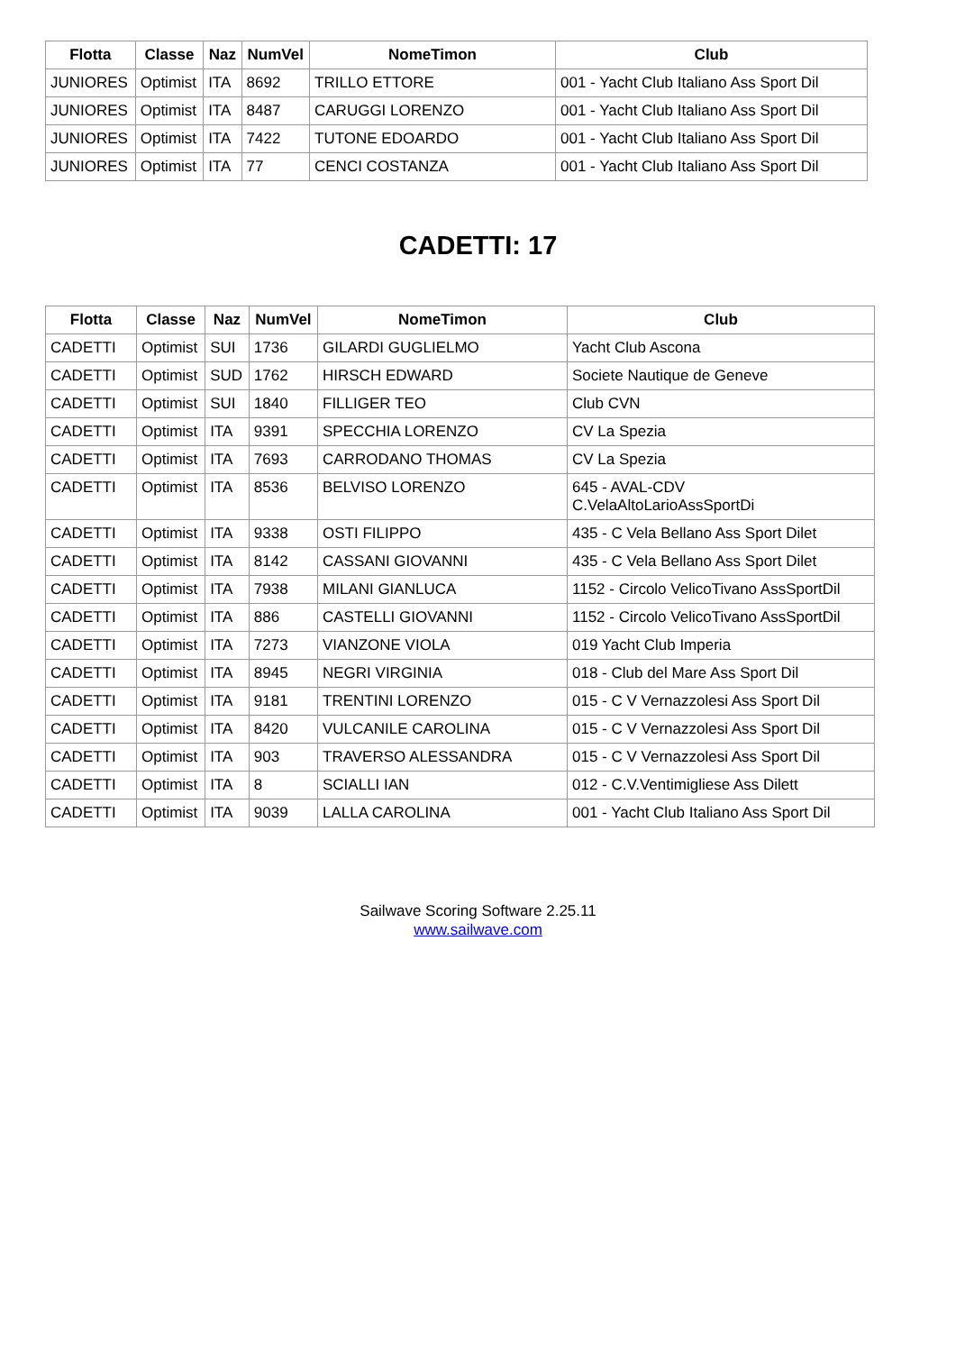| Flotta | Classe | Naz | NumVel | NomeTimon | Club |
| --- | --- | --- | --- | --- | --- |
| JUNIORES | Optimist | ITA | 8692 | TRILLO ETTORE | 001 - Yacht Club Italiano Ass Sport Dil |
| JUNIORES | Optimist | ITA | 8487 | CARUGGI LORENZO | 001 - Yacht Club Italiano Ass Sport Dil |
| JUNIORES | Optimist | ITA | 7422 | TUTONE EDOARDO | 001 - Yacht Club Italiano Ass Sport Dil |
| JUNIORES | Optimist | ITA | 77 | CENCI COSTANZA | 001 - Yacht Club Italiano Ass Sport Dil |
CADETTI: 17
| Flotta | Classe | Naz | NumVel | NomeTimon | Club |
| --- | --- | --- | --- | --- | --- |
| CADETTI | Optimist | SUI | 1736 | GILARDI GUGLIELMO | Yacht Club Ascona |
| CADETTI | Optimist | SUD | 1762 | HIRSCH EDWARD | Societe Nautique de Geneve |
| CADETTI | Optimist | SUI | 1840 | FILLIGER TEO | Club CVN |
| CADETTI | Optimist | ITA | 9391 | SPECCHIA LORENZO | CV La Spezia |
| CADETTI | Optimist | ITA | 7693 | CARRODANO THOMAS | CV La Spezia |
| CADETTI | Optimist | ITA | 8536 | BELVISO LORENZO | 645 - AVAL-CDV C.VelaAltoLarioAssSportDi |
| CADETTI | Optimist | ITA | 9338 | OSTI FILIPPO | 435 - C Vela Bellano Ass Sport Dilet |
| CADETTI | Optimist | ITA | 8142 | CASSANI GIOVANNI | 435 - C Vela Bellano Ass Sport Dilet |
| CADETTI | Optimist | ITA | 7938 | MILANI GIANLUCA | 1152 - Circolo VelicoTivano AssSportDil |
| CADETTI | Optimist | ITA | 886 | CASTELLI GIOVANNI | 1152 - Circolo VelicoTivano AssSportDil |
| CADETTI | Optimist | ITA | 7273 | VIANZONE VIOLA | 019 Yacht Club Imperia |
| CADETTI | Optimist | ITA | 8945 | NEGRI VIRGINIA | 018 - Club del Mare Ass Sport Dil |
| CADETTI | Optimist | ITA | 9181 | TRENTINI LORENZO | 015 - C V Vernazzolesi Ass Sport Dil |
| CADETTI | Optimist | ITA | 8420 | VULCANILE CAROLINA | 015 - C V Vernazzolesi Ass Sport Dil |
| CADETTI | Optimist | ITA | 903 | TRAVERSO ALESSANDRA | 015 - C V Vernazzolesi Ass Sport Dil |
| CADETTI | Optimist | ITA | 8 | SCIALLI IAN | 012 - C.V.Ventimigliese Ass Dilett |
| CADETTI | Optimist | ITA | 9039 | LALLA CAROLINA | 001 - Yacht Club Italiano Ass Sport Dil |
Sailwave Scoring Software 2.25.11
www.sailwave.com